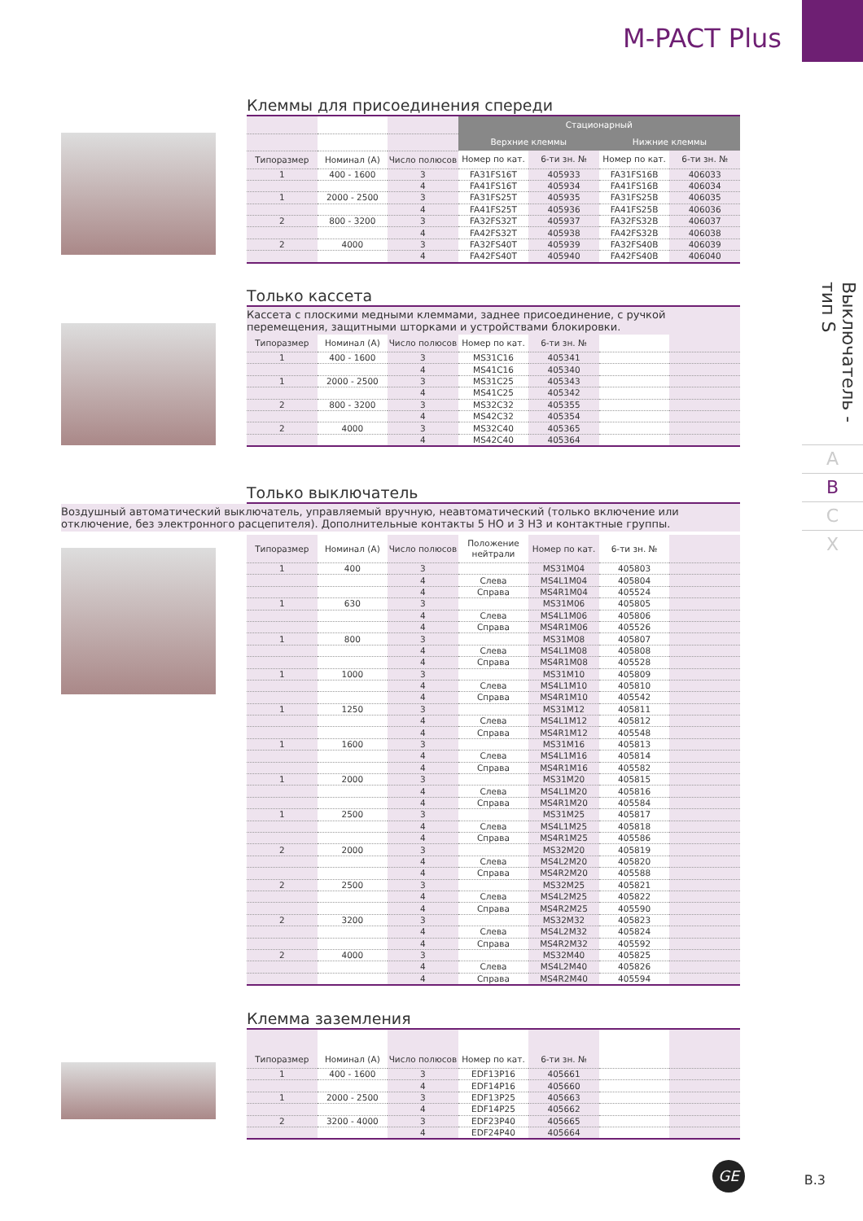M-PACT Plus
Выключатель - тип S
A
B
C
X
Клеммы для присоединения спереди
| | | | Стационарный | | | |
| --- | --- | --- | --- | --- | --- | --- |
| | | | Верхние клеммы | | Нижние клеммы | |
| Типоразмер | Номинал (А) | Число полюсов | Номер по кат. | 6-ти зн. № | Номер по кат. | 6-ти зн. № |
| 1 | 400 - 1600 | 3 | FA31FS16T | 405933 | FA31FS16B | 406033 |
| | | 4 | FA41FS16T | 405934 | FA41FS16B | 406034 |
| 1 | 2000 - 2500 | 3 | FA31FS25T | 405935 | FA31FS25B | 406035 |
| | | 4 | FA41FS25T | 405936 | FA41FS25B | 406036 |
| 2 | 800 - 3200 | 3 | FA32FS32T | 405937 | FA32FS32B | 406037 |
| | | 4 | FA42FS32T | 405938 | FA42FS32B | 406038 |
| 2 | 4000 | 3 | FA32FS40T | 405939 | FA32FS40B | 406039 |
| | | 4 | FA42FS40T | 405940 | FA42FS40B | 406040 |
Только кассета
Кассета с плоскими медными клеммами, заднее присоединение, с ручкой перемещения, защитными шторками и устройствами блокировки.
| Типоразмер | Номинал (А) | Число полюсов | Номер по кат. | 6-ти зн. № | | |
| --- | --- | --- | --- | --- | --- | --- |
| 1 | 400 - 1600 | 3 | MS31C16 | 405341 | | |
| | | 4 | MS41C16 | 405340 | | |
| 1 | 2000 - 2500 | 3 | MS31C25 | 405343 | | |
| | | 4 | MS41C25 | 405342 | | |
| 2 | 800 - 3200 | 3 | MS32C32 | 405355 | | |
| | | 4 | MS42C32 | 405354 | | |
| 2 | 4000 | 3 | MS32C40 | 405365 | | |
| | | 4 | MS42C40 | 405364 | | |
Только выключатель
Воздушный автоматический выключатель, управляемый вручную, неавтоматический (только включение или отключение, без электронного расцепителя). Дополнительные контакты 5 НО и 3 НЗ и контактные группы.
| Типоразмер | Номинал (А) | Число полюсов | Положение нейтрали | Номер по кат. | 6-ти зн. № | |
| --- | --- | --- | --- | --- | --- | --- |
| 1 | 400 | 3 | | MS31M04 | 405803 | |
| | | 4 | Слева | MS4L1M04 | 405804 | |
| | | 4 | Справа | MS4R1M04 | 405524 | |
| 1 | 630 | 3 | | MS31M06 | 405805 | |
| | | 4 | Слева | MS4L1M06 | 405806 | |
| | | 4 | Справа | MS4R1M06 | 405526 | |
| 1 | 800 | 3 | | MS31M08 | 405807 | |
| | | 4 | Слева | MS4L1M08 | 405808 | |
| | | 4 | Справа | MS4R1M08 | 405528 | |
| 1 | 1000 | 3 | | MS31M10 | 405809 | |
| | | 4 | Слева | MS4L1M10 | 405810 | |
| | | 4 | Справа | MS4R1M10 | 405542 | |
| 1 | 1250 | 3 | | MS31M12 | 405811 | |
| | | 4 | Слева | MS4L1M12 | 405812 | |
| | | 4 | Справа | MS4R1M12 | 405548 | |
| 1 | 1600 | 3 | | MS31M16 | 405813 | |
| | | 4 | Слева | MS4L1M16 | 405814 | |
| | | 4 | Справа | MS4R1M16 | 405582 | |
| 1 | 2000 | 3 | | MS31M20 | 405815 | |
| | | 4 | Слева | MS4L1M20 | 405816 | |
| | | 4 | Справа | MS4R1M20 | 405584 | |
| 1 | 2500 | 3 | | MS31M25 | 405817 | |
| | | 4 | Слева | MS4L1M25 | 405818 | |
| | | 4 | Справа | MS4R1M25 | 405586 | |
| 2 | 2000 | 3 | | MS32M20 | 405819 | |
| | | 4 | Слева | MS4L2M20 | 405820 | |
| | | 4 | Справа | MS4R2M20 | 405588 | |
| 2 | 2500 | 3 | | MS32M25 | 405821 | |
| | | 4 | Слева | MS4L2M25 | 405822 | |
| | | 4 | Справа | MS4R2M25 | 405590 | |
| 2 | 3200 | 3 | | MS32M32 | 405823 | |
| | | 4 | Слева | MS4L2M32 | 405824 | |
| | | 4 | Справа | MS4R2M32 | 405592 | |
| 2 | 4000 | 3 | | MS32M40 | 405825 | |
| | | 4 | Слева | MS4L2M40 | 405826 | |
| | | 4 | Справа | MS4R2M40 | 405594 | |
Клемма заземления
| Типоразмер | Номинал (А) | Число полюсов | Номер по кат. | 6-ти зн. № | | |
| --- | --- | --- | --- | --- | --- | --- |
| 1 | 400 - 1600 | 3 | EDF13P16 | 405661 | | |
| | | 4 | EDF14P16 | 405660 | | |
| 1 | 2000 - 2500 | 3 | EDF13P25 | 405663 | | |
| | | 4 | EDF14P25 | 405662 | | |
| 2 | 3200 - 4000 | 3 | EDF23P40 | 405665 | | |
| | | 4 | EDF24P40 | 405664 | | |
GE
B.3